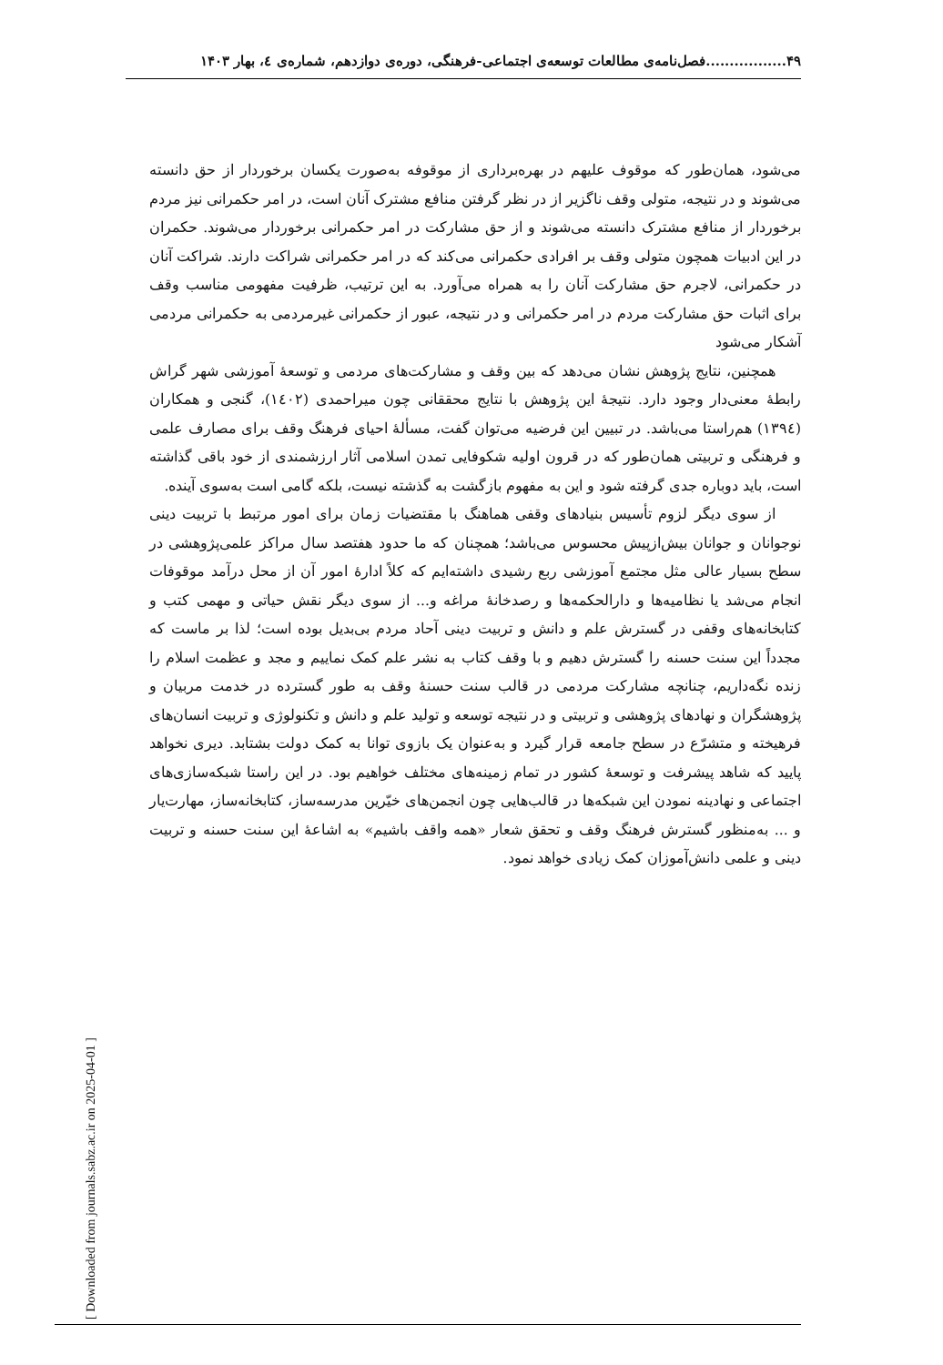۴۹.................فصل‌نامه‌ی مطالعات توسعه‌ی اجتماعی-فرهنگی، دوره‌ی دوازدهم، شماره‌ی ٤، بهار ۱۴۰۳
می‌شود، همان‌طور که موقوف علیهم در بهره‌برداری از موقوفه به‌صورت یکسان برخوردار از حق دانسته می‌شوند و در نتیجه، متولی وقف ناگزیر از در نظر گرفتن منافع مشترک آنان است، در امر حکمرانی نیز مردم برخوردار از منافع مشترک دانسته می‌شوند و از حق مشارکت در امر حکمرانی برخوردار می‌شوند. حکمران در این ادبیات همچون متولی وقف بر افرادی حکمرانی می‌کند که در امر حکمرانی شراکت دارند. شراکت آنان در حکمرانی، لاجرم حق مشارکت آنان را به همراه می‌آورد. به این ترتیب، ظرفیت مفهومی مناسب وقف برای اثبات حق مشارکت مردم در امر حکمرانی و در نتیجه، عبور از حکمرانی غیرمردمی به حکمرانی مردمی آشکار می‌شود
همچنین، نتایج پژوهش نشان می‌دهد که بین وقف و مشارکت‌های مردمی و توسعهٔ آموزشی شهر گراش رابطهٔ معنی‌دار وجود دارد. نتیجهٔ این پژوهش با نتایج محققانی چون میراحمدی (۱٤۰۲)، گنجی و همکاران (۱۳۹٤) هم‌راستا می‌باشد. در تبیین این فرضیه می‌توان گفت، مسألهٔ احیای فرهنگ وقف برای مصارف علمی و فرهنگی و تربیتی همان‌طور که در قرون اولیه شکوفایی تمدن اسلامی آثار ارزشمندی از خود باقی گذاشته است، باید دوباره جدی گرفته شود و این به مفهوم بازگشت به گذشته نیست، بلکه گامی است به‌سوی آینده.
از سوی دیگر لزوم تأسیس بنیادهای وقفی هماهنگ با مقتضیات زمان برای امور مرتبط با تربیت دینی نوجوانان و جوانان بیش‌ازپیش محسوس می‌باشد؛ همچنان که ما حدود هفتصد سال مراکز علمی‌پژوهشی در سطح بسیار عالی مثل مجتمع آموزشی ربع رشیدی داشته‌ایم که کلاً ادارهٔ امور آن از محل درآمد موقوفات انجام می‌شد یا نظامیه‌ها و دارالحکمه‌ها و رصدخانهٔ مراغه و... از سوی دیگر نقش حیاتی و مهمی کتب و کتابخانه‌های وقفی در گسترش علم و دانش و تربیت دینی آحاد مردم بی‌بدیل بوده است؛ لذا بر ماست که مجدداً این سنت حسنه را گسترش دهیم و با وقف کتاب به نشر علم کمک نماییم و مجد و عظمت اسلام را زنده نگه‌داریم، چنانچه مشارکت مردمی در قالب سنت حسنهٔ وقف به طور گسترده در خدمت مربیان و پژوهشگران و نهادهای پژوهشی و تربیتی و در نتیجه توسعه و تولید علم و دانش و تکنولوژی و تربیت انسان‌های فرهیخته و متشرّع در سطح جامعه قرار گیرد و به‌عنوان یک بازوی توانا به کمک دولت بشتابد. دیری نخواهد پایید که شاهد پیشرفت و توسعهٔ کشور در تمام زمینه‌های مختلف خواهیم بود. در این راستا شبکه‌سازی‌های اجتماعی و نهادینه نمودن این شبکه‌ها در قالب‌هایی چون انجمن‌های خیّرین مدرسه‌ساز، کتابخانه‌ساز، مهارت‌یار و ... به‌منظور گسترش فرهنگ وقف و تحقق شعار «همه واقف باشیم» به اشاعهٔ این سنت حسنه و تربیت دینی و علمی دانش‌آموزان کمک زیادی خواهد نمود.
[ Downloaded from journals.sabz.ac.ir on 2025-04-01 ]